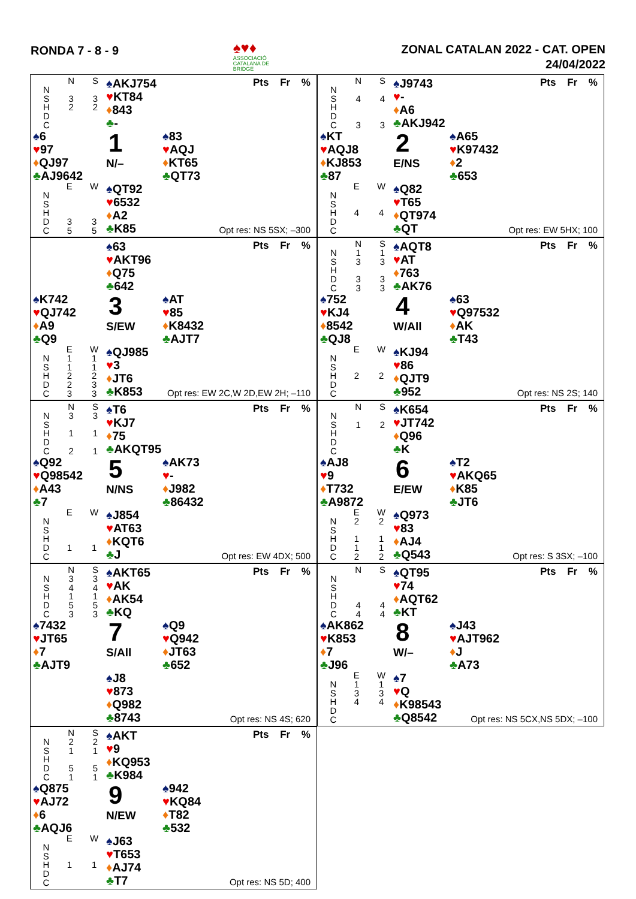RONDA 7 - 8 - 9
♠♥♦
ASSOCIACIÓ CATALANA DE BRIDGE
ZONAL CATALAN 2022 - CAT. OPEN
24/04/2022
| | N | S |
| --- | --- | --- |
| N | | |
| S | 3 | 3 |
| H | 2 | 2 |
| D | | |
| C | | |
♠AKJ754
♥KT84
♦843
♣-
Pts Fr %
♠6
♥97
♦QJ97
♣AJ9642
1
N/–
♠83
♥AQJ
♦KT65
♣QT73
| | E | W |
| --- | --- | --- |
| N | | |
| S | | |
| H | | |
| D | 3 | 3 |
| C | 5 | 5 |
♠QT92
♥6532
♦A2
♣K85
Opt res: NS 5SX; –300
| | N | S |
| --- | --- | --- |
| N | | |
| S | 4 | 4 |
| H | | |
| D | | |
| C | 3 | 3 |
♠J9743
♥-
♦A6
♣AKJ942
Pts Fr %
♠KT
♥AQJ8
♦KJ853
♣87
2
E/NS
♠A65
♥K97432
♦2
♣653
| | E | W |
| --- | --- | --- |
| N | | |
| S | | |
| H | 4 | 4 |
| D | | |
| C | | |
♠Q82
♥T65
♦QT974
♣QT
Opt res: EW 5HX; 100
♠63
♥AKT96
♦Q75
♣642
Pts Fr %
♠K742
♥QJ742
♦A9
♣Q9
3
S/EW
♠AT
♥85
♦K8432
♣AJT7
| | E | W |
| --- | --- | --- |
| N | 1 | 1 |
| S | 1 | 1 |
| H | 2 | 2 |
| D | 2 | 3 |
| C | 3 | 3 |
♠QJ985
♥3
♦JT6
♣K853
Opt res: EW 2C,W 2D,EW 2H; –110
| | N | S |
| --- | --- | --- |
| N | 1 | 1 |
| S | 3 | 3 |
| H | | |
| D | 3 | 3 |
| C | 3 | 3 |
♠AQT8
♥AT
♦763
♣AK76
Pts Fr %
♠752
♥KJ4
♦8542
♣QJ8
4
W/All
♠63
♥Q97532
♦AK
♣T43
| | E | W |
| --- | --- | --- |
| N | | |
| S | | |
| H | 2 | 2 |
| D | | |
| C | | |
♠KJ94
♥86
♦QJT9
♣952
Opt res: NS 2S; 140
| | N | S |
| --- | --- | --- |
| N | 3 | 3 |
| S | | |
| H | 1 | 1 |
| D | | |
| C | 2 | 1 |
♠T6
♥KJ7
♦75
♣AKQT95
Pts Fr %
♠Q92
♥Q98542
♦A43
♣7
5
N/NS
♠AK73
♥-
♦J982
♣86432
| | E | W |
| --- | --- | --- |
| N | | |
| S | | |
| H | | |
| D | 1 | 1 |
| C | | |
♠J854
♥AT63
♦KQT6
♣J
Opt res: EW 4DX; 500
| | N | S |
| --- | --- | --- |
| N | | |
| S | 1 | 2 |
| H | | |
| D | | |
| C | | |
♠K654
♥JT742
♦Q96
♣K
Pts Fr %
♠AJ8
♥9
♦T732
♣A9872
6
E/EW
♠T2
♥AKQ65
♦K85
♣JT6
| | E | W |
| --- | --- | --- |
| N | 2 | 2 |
| S | | |
| H | 1 | 1 |
| D | 1 | 1 |
| C | 2 | 2 |
♠Q973
♥83
♦AJ4
♣Q543
Opt res: S 3SX; –100
| | N | S |
| --- | --- | --- |
| N | 3 | 3 |
| S | 4 | 4 |
| H | 1 | 1 |
| D | 5 | 5 |
| C | 3 | 3 |
♠AKT65
♥AK
♦AK54
♣KQ
Pts Fr %
♠7432
♥JT65
♦7
♣AJT9
7
S/All
♠Q9
♥Q942
♦JT63
♣652
♠J8
♥873
♦Q982
♣8743
Opt res: NS 4S; 620
| | N | S |
| --- | --- | --- |
| N | | |
| S | | |
| H | | |
| D | 4 | 4 |
| C | 4 | 4 |
♠QT95
♥74
♦AQT62
♣KT
Pts Fr %
♠AK862
♥K853
♦7
♣J96
8
W/–
♠J43
♥AJT962
♦J
♣A73
| | E | W |
| --- | --- | --- |
| N | 1 | 1 |
| S | 3 | 3 |
| H | 4 | 4 |
| D | | |
| C | | |
♠7
♥Q
♦K98543
♣Q8542
Opt res: NS 5CX,NS 5DX; –100
| | N | S |
| --- | --- | --- |
| N | 2 | 2 |
| S | 1 | 1 |
| H | | |
| D | 5 | 5 |
| C | 1 | 1 |
♠AKT
♥9
♦KQ953
♣K984
Pts Fr %
♠Q875
♥AJ72
♦6
♣AQJ6
9
N/EW
♠942
♥KQ84
♦T82
♣532
| | E | W |
| --- | --- | --- |
| N | | |
| S | | |
| H | 1 | 1 |
| D | | |
| C | | |
♠J63
♥T653
♦AJ74
♣T7
Opt res: NS 5D; 400